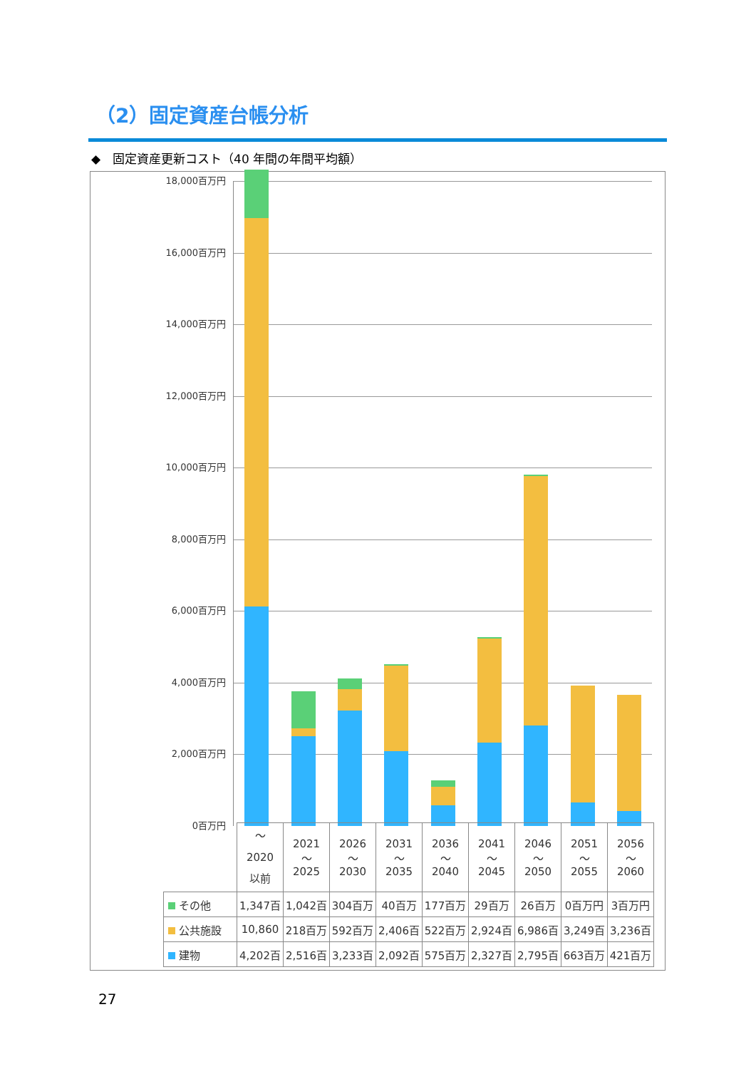（2）固定資産台帳分析
◆　固定資産更新コスト（40 年間の年間平均額）
18,000百万円
16,000百万円
14,000百万円
12,000百万円
10,000百万円
8,000百万円
6,000百万円
4,000百万円
2,000百万円
0百万円
| | 〜 2020 以前 | 2021 〜 2025 | 2026 〜 2030 | 2031 〜 2035 | 2036 〜 2040 | 2041 〜 2045 | 2046 〜 2050 | 2051 〜 2055 | 2056 〜 2060 |
| その他 | 1,347百 | 1,042百 | 304百万 | 40百万 | 177百万 | 29百万 | 26百万 | 0百万円 | 3百万円 |
| 公共施設 | 10,860 | 218百万 | 592百万 | 2,406百 | 522百万 | 2,924百 | 6,986百 | 3,249百 | 3,236百 |
| 建物 | 4,202百 | 2,516百 | 3,233百 | 2,092百 | 575百万 | 2,327百 | 2,795百 | 663百万 | 421百万 |
27